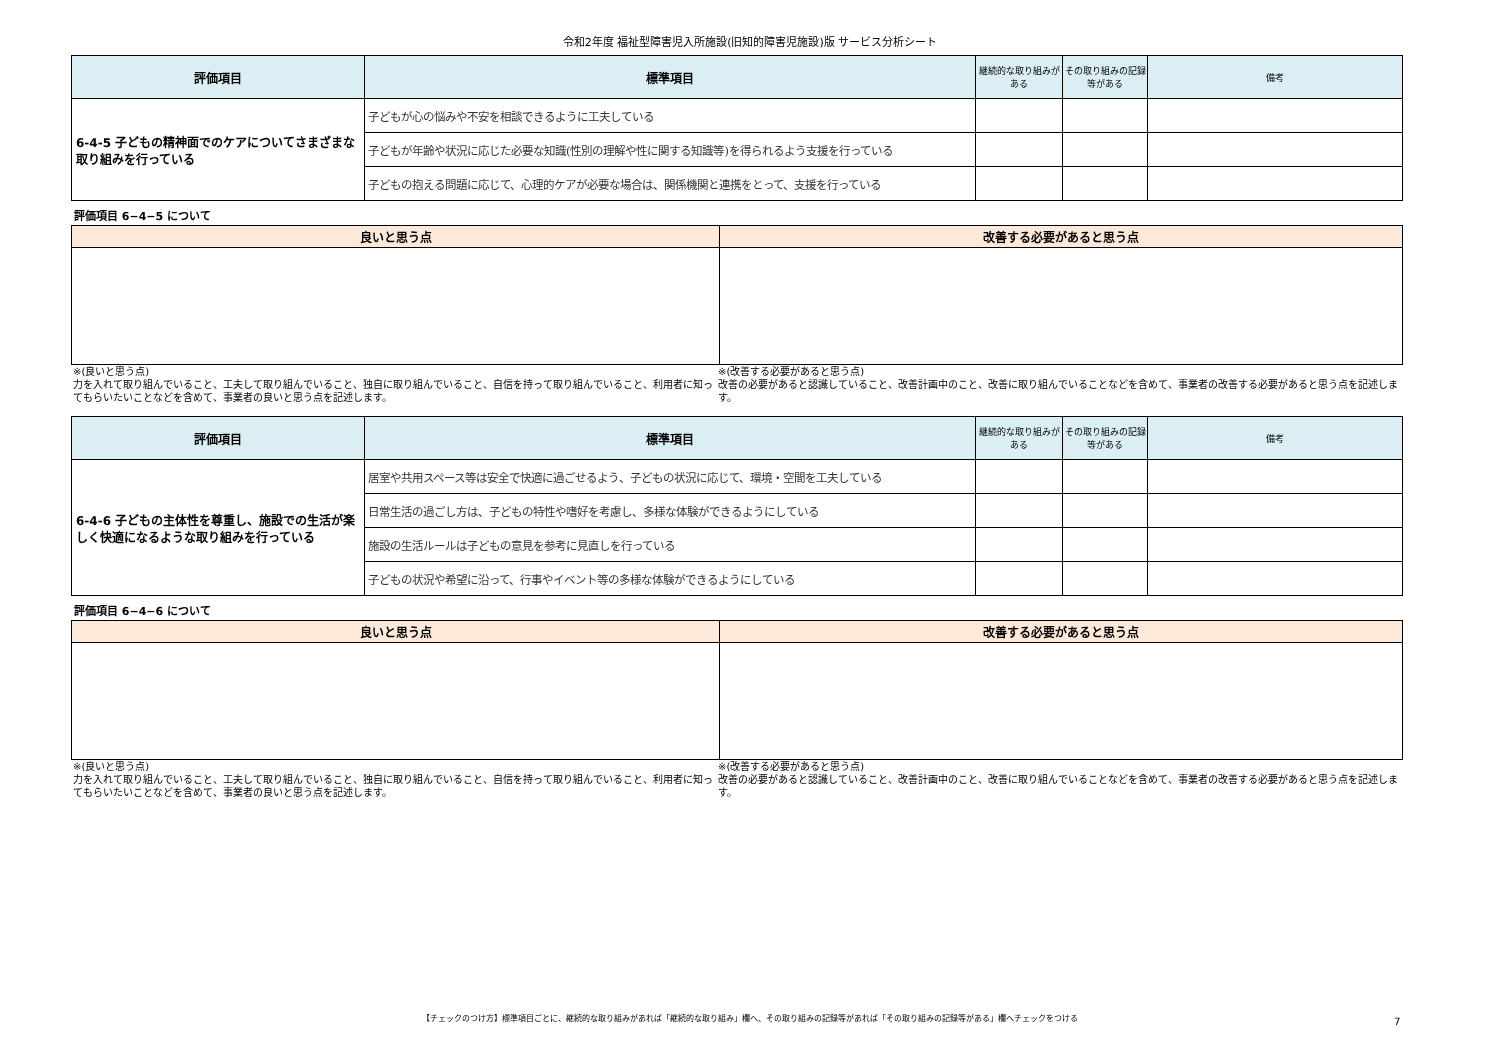令和2年度 福祉型障害児入所施設(旧知的障害児施設)版 サービス分析シート
| 評価項目 | 標準項目 | 継続的な取り組みがある | その取り組みの記録等がある | 備考 |
| --- | --- | --- | --- | --- |
| 6-4-5 子どもの精神面でのケアについてさまざまな取り組みを行っている | 子どもが心の悩みや不安を相談できるように工夫している | | | |
| | 子どもが年齢や状況に応じた必要な知識(性別の理解や性に関する知識等)を得られるよう支援を行っている | | | |
| | 子どもの抱える問題に応じて、心理的ケアが必要な場合は、関係機関と連携をとって、支援を行っている | | | |
評価項目 6−4−5 について
| 良いと思う点 | 改善する必要があると思う点 |
| --- | --- |
※(良いと思う点)
力を入れて取り組んでいること、工夫して取り組んでいること、独自に取り組んでいること、自信を持って取り組んでいること、利用者に知ってもらいたいことなどを含めて、事業者の良いと思う点を記述します。
※(改善する必要があると思う点)
改善の必要があると認識していること、改善計画中のこと、改善に取り組んでいることなどを含めて、事業者の改善する必要があると思う点を記述します。
| 評価項目 | 標準項目 | 継続的な取り組みがある | その取り組みの記録等がある | 備考 |
| --- | --- | --- | --- | --- |
| 6-4-6 子どもの主体性を尊重し、施設での生活が楽しく快適になるような取り組みを行っている | 居室や共用スペース等は安全で快適に過ごせるよう、子どもの状況に応じて、環境・空間を工夫している | | | |
| | 日常生活の過ごし方は、子どもの特性や嗜好を考慮し、多様な体験ができるようにしている | | | |
| | 施設の生活ルールは子どもの意見を参考に見直しを行っている | | | |
| | 子どもの状況や希望に沿って、行事やイベント等の多様な体験ができるようにしている | | | |
評価項目 6−4−6 について
| 良いと思う点 | 改善する必要があると思う点 |
| --- | --- |
※(良いと思う点)
力を入れて取り組んでいること、工夫して取り組んでいること、独自に取り組んでいること、自信を持って取り組んでいること、利用者に知ってもらいたいことなどを含めて、事業者の良いと思う点を記述します。
※(改善する必要があると思う点)
改善の必要があると認識していること、改善計画中のこと、改善に取り組んでいることなどを含めて、事業者の改善する必要があると思う点を記述します。
【チェックのつけ方】標準項目ごとに、継続的な取り組みがあれば「継続的な取り組み」欄へ、その取り組みの記録等があれば「その取り組みの記録等がある」欄へチェックをつける 7